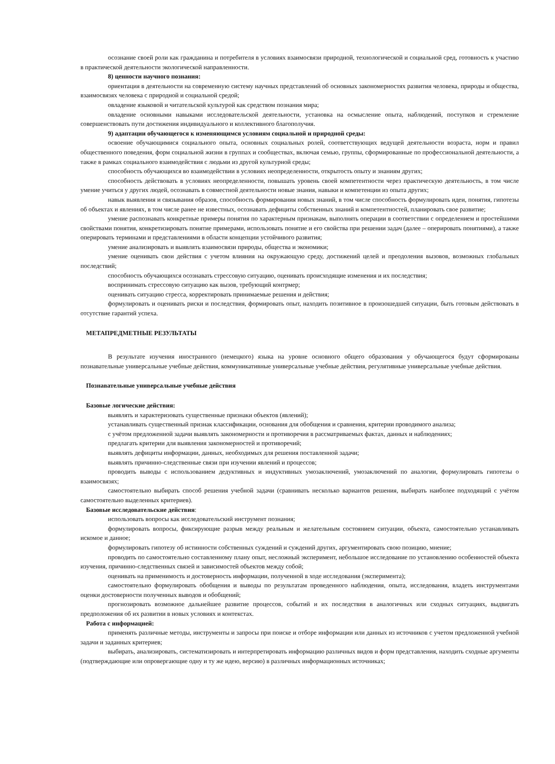осознание своей роли как гражданина и потребителя в условиях взаимосвязи природной, технологической и социальной сред, готовность к участию в практической деятельности экологической направленности.
8) ценности научного познания:
ориентация в деятельности на современную систему научных представлений об основных закономерностях развития человека, природы и общества, взаимосвязях человека с природной и социальной средой;
овладение языковой и читательской культурой как средством познания мира;
овладение основными навыками исследовательской деятельности, установка на осмысление опыта, наблюдений, поступков и стремление совершенствовать пути достижения индивидуального и коллективного благополучия.
9) адаптации обучающегося к изменяющимся условиям социальной и природной среды:
освоение обучающимися социального опыта, основных социальных ролей, соответствующих ведущей деятельности возраста, норм и правил общественного поведения, форм социальной жизни в группах и сообществах, включая семью, группы, сформированные по профессиональной деятельности, а также в рамках социального взаимодействия с людьми из другой культурной среды;
способность обучающихся во взаимодействии в условиях неопределенности, открытость опыту и знаниям других;
способность действовать в условиях неопределенности, повышать уровень своей компетентности через практическую деятельность, в том числе умение учиться у других людей, осознавать в совместной деятельности новые знания, навыки и компетенции из опыта других;
навык выявления и связывания образов, способность формирования новых знаний, в том числе способность формулировать идеи, понятия, гипотезы об объектах и явлениях, в том числе ранее не известных, осознавать дефициты собственных знаний и компетентностей, планировать свое развитие;
умение распознавать конкретные примеры понятия по характерным признакам, выполнять операции в соответствии с определением и простейшими свойствами понятия, конкретизировать понятие примерами, использовать понятие и его свойства при решении задач (далее – оперировать понятиями), а также оперировать терминами и представлениями в области концепции устойчивого развития;
умение анализировать и выявлять взаимосвязи природы, общества и экономики;
умение оценивать свои действия с учетом влияния на окружающую среду, достижений целей и преодоления вызовов, возможных глобальных последствий;
способность обучающихся осознавать стрессовую ситуацию, оценивать происходящие изменения и их последствия;
воспринимать стрессовую ситуацию как вызов, требующий контрмер;
оценивать ситуацию стресса, корректировать принимаемые решения и действия;
формулировать и оценивать риски и последствия, формировать опыт, находить позитивное в произошедшей ситуации, быть готовым действовать в отсутствие гарантий успеха.
МЕТАПРЕДМЕТНЫЕ РЕЗУЛЬТАТЫ
В результате изучения иностранного (немецкого) языка на уровне основного общего образования у обучающегося будут сформированы познавательные универсальные учебные действия, коммуникативные универсальные учебные действия, регулятивные универсальные учебные действия.
Познавательные универсальные учебные действия
Базовые логические действия:
выявлять и характеризовать существенные признаки объектов (явлений);
устанавливать существенный признак классификации, основания для обобщения и сравнения, критерии проводимого анализа;
с учётом предложенной задачи выявлять закономерности и противоречия в рассматриваемых фактах, данных и наблюдениях;
предлагать критерии для выявления закономерностей и противоречий;
выявлять дефициты информации, данных, необходимых для решения поставленной задачи;
выявлять причинно-следственные связи при изучении явлений и процессов;
проводить выводы с использованием дедуктивных и индуктивных умозаключений, умозаключений по аналогии, формулировать гипотезы о взаимосвязях;
самостоятельно выбирать способ решения учебной задачи (сравнивать несколько вариантов решения, выбирать наиболее подходящий с учётом самостоятельно выделенных критериев).
Базовые исследовательские действия:
использовать вопросы как исследовательский инструмент познания;
формулировать вопросы, фиксирующие разрыв между реальным и желательным состоянием ситуации, объекта, самостоятельно устанавливать искомое и данное;
формулировать гипотезу об истинности собственных суждений и суждений других, аргументировать свою позицию, мнение;
проводить по самостоятельно составленному плану опыт, несложный эксперимент, небольшое исследование по установлению особенностей объекта изучения, причинно-следственных связей и зависимостей объектов между собой;
оценивать на применимость и достоверность информации, полученной в ходе исследования (эксперимента);
самостоятельно формулировать обобщения и выводы по результатам проведенного наблюдения, опыта, исследования, владеть инструментами оценки достоверности полученных выводов и обобщений;
прогнозировать возможное дальнейшее развитие процессов, событий и их последствия в аналогичных или сходных ситуациях, выдвигать предположения об их развитии в новых условиях и контекстах.
Работа с информацией:
применять различные методы, инструменты и запросы при поиске и отборе информации или данных из источников с учетом предложенной учебной задачи и заданных критериев;
выбирать, анализировать, систематизировать и интерпретировать информацию различных видов и форм представления, находить сходные аргументы (подтверждающие или опровергающие одну и ту же идею, версию) в различных информационных источниках;